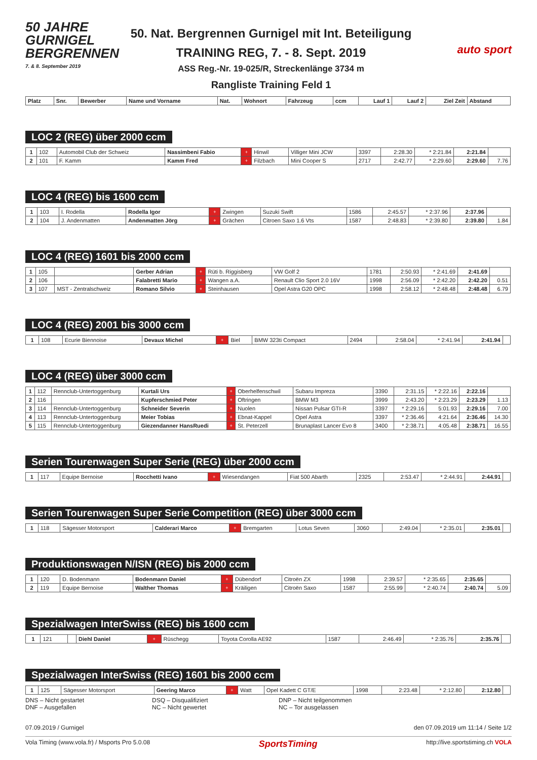50 JAHRE
GURNIGEL BERGRENNEN
7. & 8. September 2019
50. Nat. Bergrennen Gurnigel mit Int. Beteiligung
TRAINING REG, 7. - 8. Sept. 2019
ASS Reg.-Nr. 19-025/R, Streckenlänge 3734 m
Rangliste Training Feld 1
auto sport
| Platz | Snr. | Bewerber | Name und Vorname | Nat. | Wohnort | Fahrzeug | ccm | Lauf 1 | Lauf 2 | Ziel Zeit | Abstand |
| --- | --- | --- | --- | --- | --- | --- | --- | --- | --- | --- | --- |
LOC 2 (REG) über 2000 ccm
| 1 | 102 | Automobil Club der Schweiz | Nassimbeni Fabio | + | Hinwil | Villiger Mini JCW | 3397 | 2:28.30 | * 2:21.84 | 2:21.84 | |
| 2 | 101 | F. Kamm | Kamm Fred | + | Filzbach | Mini Cooper S | 2717 | 2:42.77 | * 2:29.60 | 2:29.60 | 7.76 |
LOC 4 (REG) bis 1600 ccm
| 1 | 103 | I. Rodella | Rodella Igor | + | Zwingen | Suzuki Swift | 1586 | 2:45.57 | * 2:37.96 | 2:37.96 | |
| 2 | 104 | J. Andenmatten | Andenmatten Jörg | + | Grächen | Citroen Saxo 1.6 Vts | 1587 | 2:48.83 | * 2:39.80 | 2:39.80 | 1.84 |
LOC 4 (REG) 1601 bis 2000 ccm
| 1 | 105 | | Gerber Adrian | + | Rüti b. Riggisberg | VW Golf 2 | 1781 | 2:50.93 | * 2:41.69 | 2:41.69 | |
| 2 | 106 | | Falabretti Mario | + | Wangen a.A. | Renault Clio Sport 2.0 16V | 1998 | 2:56.09 | * 2:42.20 | 2:42.20 | 0.51 |
| 3 | 107 | MST - Zentralschweiz | Romano Silvio | + | Steinhausen | Opel Astra G20 OPC | 1998 | 2:58.12 | * 2:48.48 | 2:48.48 | 6.79 |
LOC 4 (REG) 2001 bis 3000 ccm
| 1 | 108 | Ecurie Biennoise | Devaux Michel | + | Biel | BMW 323ti Compact | 2494 | 2:58.04 | * 2:41.94 | 2:41.94 | |
LOC 4 (REG) über 3000 ccm
| 1 | 112 | Rennclub-Untertoggenburg | Kurtali Urs | + | Oberhelfenschwil | Subaru Impreza | 3390 | 2:31.15 | * 2:22.16 | 2:22.16 | |
| 2 | 116 | | Kupferschmied Peter | + | Oftringen | BMW M3 | 3999 | 2:43.20 | * 2:23.29 | 2:23.29 | 1.13 |
| 3 | 114 | Rennclub-Untertoggenburg | Schneider Severin | + | Nuolen | Nissan Pulsar GTI-R | 3397 | * 2:29.16 | 5:01.93 | 2:29.16 | 7.00 |
| 4 | 113 | Rennclub-Untertoggenburg | Meier Tobias | + | Ebnat-Kappel | Opel Astra | 3397 | * 2:36.46 | 4:21.64 | 2:36.46 | 14.30 |
| 5 | 115 | Rennclub-Untertoggenburg | Giezendanner HansRuedi | + | St. Peterzell | Brunaplast Lancer Evo 8 | 3400 | * 2:38.71 | 4:05.48 | 2:38.71 | 16.55 |
Serien Tourenwagen Super Serie (REG) über 2000 ccm
| 1 | 117 | Equipe Bernoise | Rocchetti Ivano | + | Wiesendangen | Fiat 500 Abarth | 2325 | 2:53.47 | * 2:44.91 | 2:44.91 | |
Serien Tourenwagen Super Serie Competition (REG) über 3000 ccm
| 1 | 118 | Sägesser Motorsport | Calderari Marco | + | Bremgarten | Lotus Seven | 3060 | 2:49.04 | * 2:35.01 | 2:35.01 | |
Produktionswagen N/ISN (REG) bis 2000 ccm
| 1 | 120 | D. Bodenmann | Bodenmann Daniel | + | Dübendorf | Citroën ZX | 1998 | 2:39.57 | * 2:35.65 | 2:35.65 | |
| 2 | 119 | Equipe Bernoise | Walther Thomas | + | Kräiligen | Citroën Saxo | 1587 | 2:55.99 | * 2:40.74 | 2:40.74 | 5.09 |
Spezialwagen InterSwiss (REG) bis 1600 ccm
| 1 | 121 | | Diehl Daniel | + | Rüschegg | Toyota Corolla AE92 | 1587 | 2:46.49 | * 2:35.76 | 2:35.76 | |
Spezialwagen InterSwiss (REG) 1601 bis 2000 ccm
| 1 | 125 | Sägesser Motorsport | Geering Marco | + | Watt | Opel Kadett C GT/E | 1998 | 2:23.48 | * 2:12.80 | 2:12.80 | |
DNS – Nicht gestartet
DNF – Ausgefallen
DSQ – Disqualifiziert
NC – Nicht gewertet
DNP – Nicht teilgenommen
NC – Tor ausgelassen
07.09.2019 / Gurnigel den 07.09.2019 um 11:14 / Seite 1/2
Vola Timing (www.vola.fr) / Msports Pro 5.0.08 SportsTiming http://live.sportstiming.ch VOLA